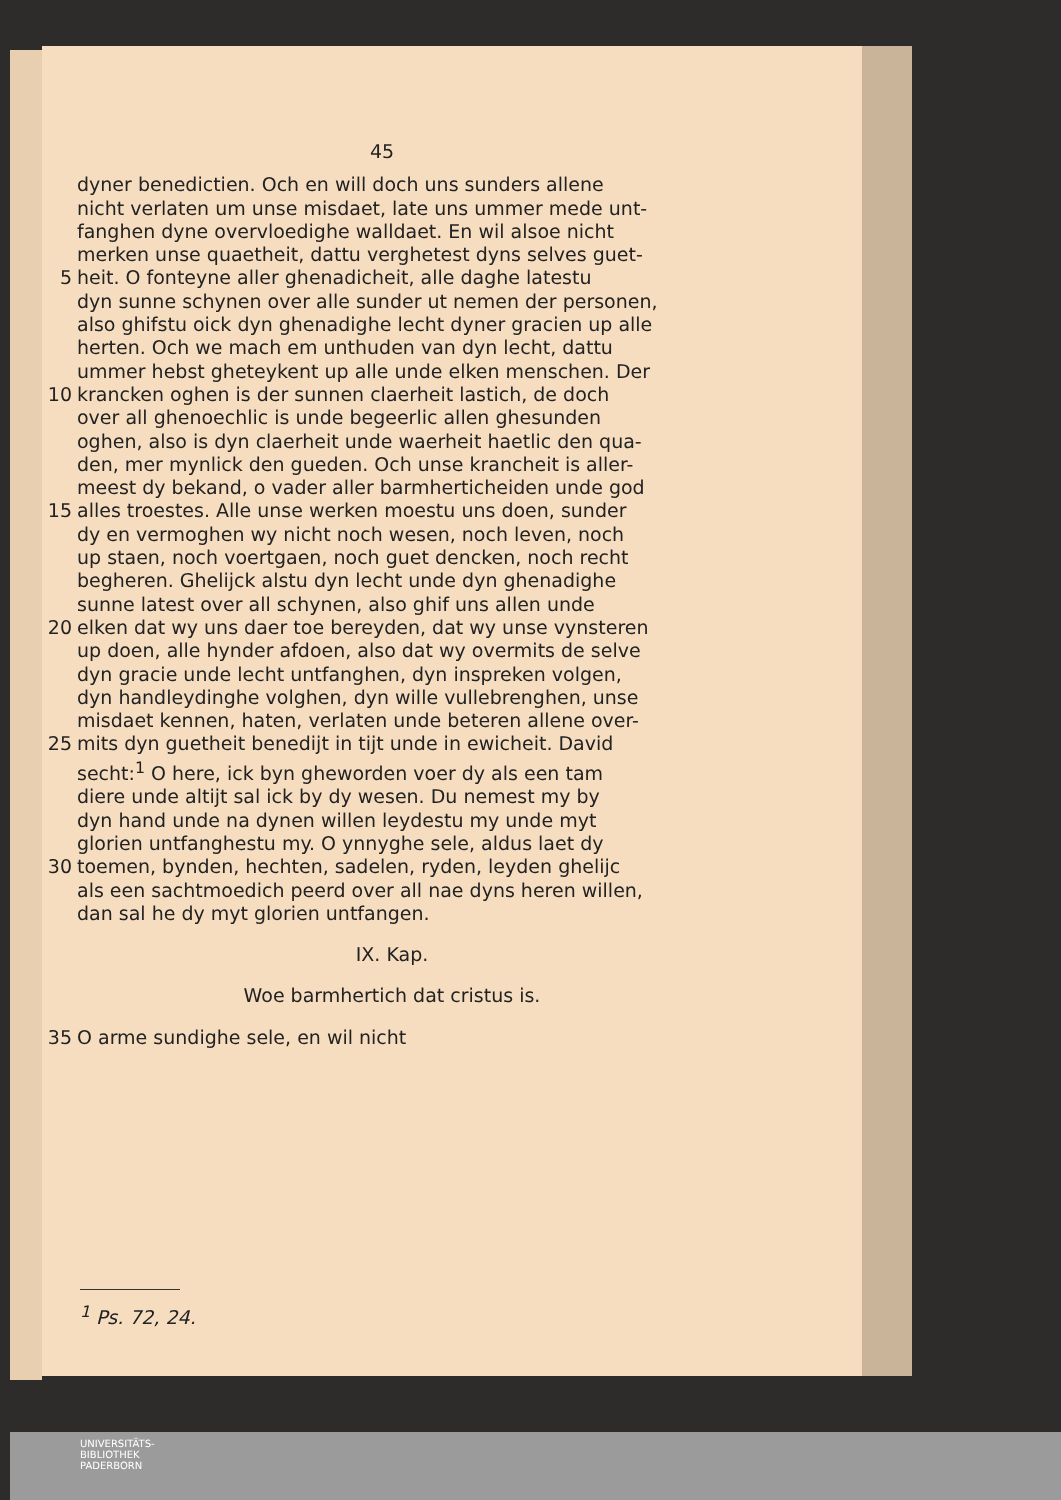45
dyner benedictien. Och en will doch uns sunders allene
nicht verlaten um unse misdaet, late uns ummer mede unt-
fanghen dyne overvloedighe walldaet. En wil alsoe nicht
merken unse quaetheit, dattu verghetest dyns selves guet-
5 heit. O fonteyne aller ghenadicheit, alle daghe latestu
dyn sunne schynen over alle sunder ut nemen der personen,
also ghifstu oick dyn ghenadighe lecht dyner gracien up alle
herten. Och we mach em unthuden van dyn lecht, dattu
ummer hebst gheteykent up alle unde elken menschen. Der
10 krancken oghen is der sunnen claerheit lastich, de doch
over all ghenoechlic is unde begeerlic allen ghesunden
oghen, also is dyn claerheit unde waerheit haetlic den qua-
den, mer mynlick den gueden. Och unse krancheit is aller-
meest dy bekand, o vader aller barmherticheiden unde god
15 alles troestes. Alle unse werken moestu uns doen, sunder
dy en vermoghen wy nicht noch wesen, noch leven, noch
up staen, noch voertgaen, noch guet dencken, noch recht
begheren. Ghelijck alstu dyn lecht unde dyn ghenadighe
sunne latest over all schynen, also ghif uns allen unde
20 elken dat wy uns daer toe bereyden, dat wy unse vynsteren
up doen, alle hynder afdoen, also dat wy overmits de selve
dyn gracie unde lecht untfanghen, dyn inspreken volgen,
dyn handleydinghe volghen, dyn wille vullebrenghen, unse
misdaet kennen, haten, verlaten unde beteren allene over-
25 mits dyn guetheit benedijt in tijt unde in ewicheit. David
secht:<sup>1</sup> O here, ick byn gheworden voer dy als een tam
diere unde altijt sal ick by dy wesen. Du nemest my by
dyn hand unde na dynen willen leydestu my unde myt
glorien untfanghestu my. O ynnyghe sele, aldus laet dy
30 toemen, bynden, hechten, sadelen, ryden, leyden ghelijc
als een sachtmoedich peerd over all nae dyns heren willen,
dan sal he dy myt glorien untfangen.
IX. Kap.
Woe barmhertich dat cristus is.
35 O arme sundighe sele, en wil nicht
<sup>1</sup> Ps. 72, 24.
UNIVERSITÄTS-
BIBLIOTHEK
PADERBORN